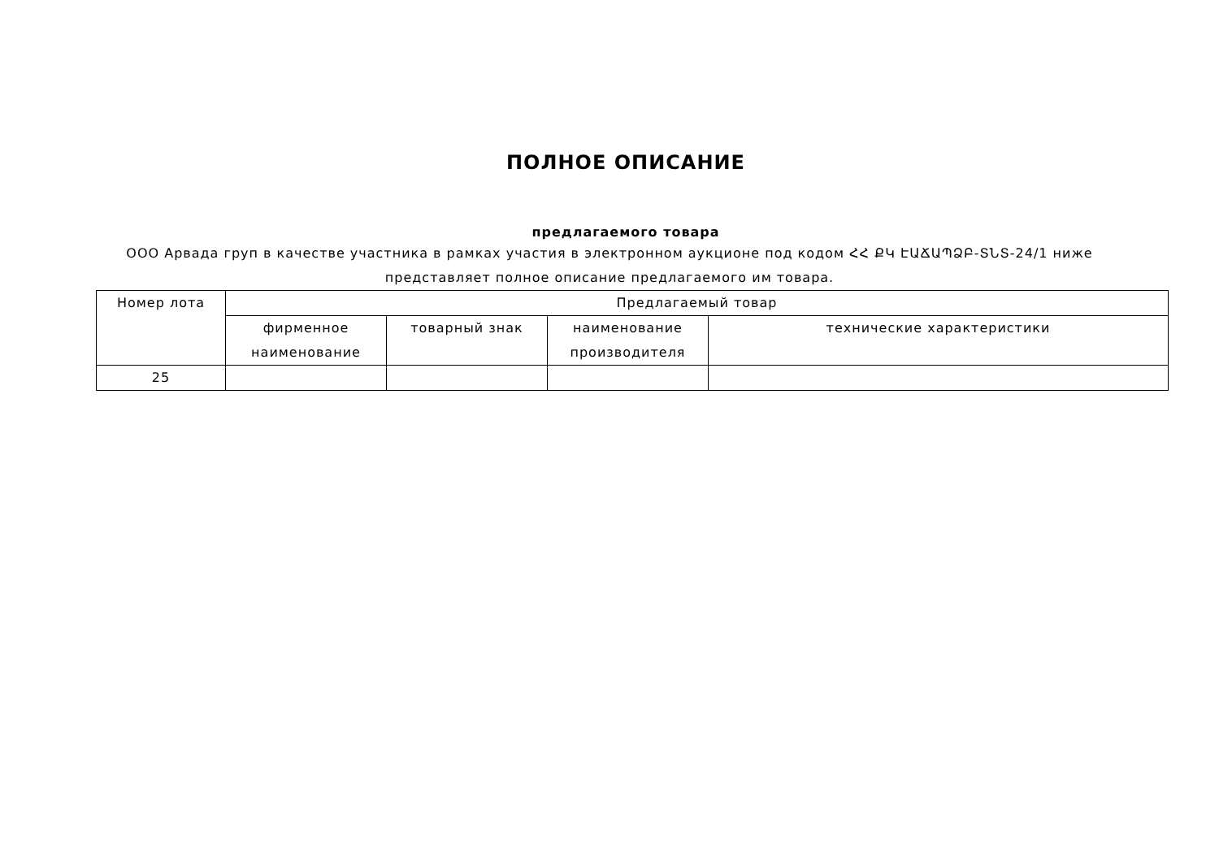ПОЛНОЕ ОПИСАНИЕ
предлагаемого товара
ООО Арвада груп в качестве участника в рамках участия в электронном аукционе под кодом ՀՀ ՔԿ ԷԱՃԱՊՁԲ-ՏՆՏ-24/1 ниже представляет полное описание предлагаемого им товара.
| Номер лота | Предлагаемый товар | | | |
| --- | --- | --- | --- | --- |
| | фирменное наименование | товарный знак | наименование производителя | технические характеристики |
| 25 | | | | |